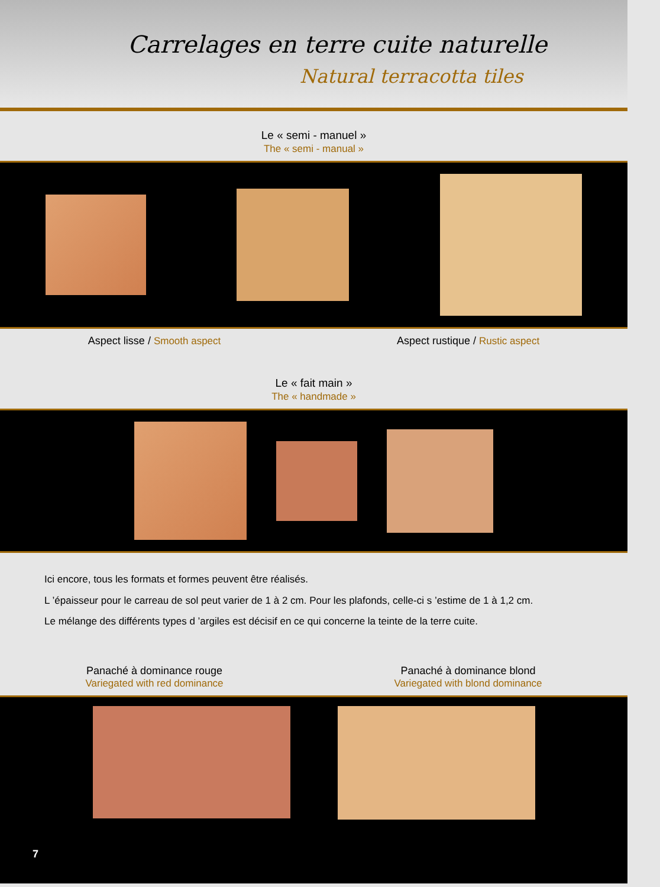Carrelages en terre cuite naturelle
Natural terracotta tiles
Le « semi - manuel »
The « semi - manual »
Aspect lisse / Smooth aspect Aspect rustique / Rustic aspect
Le « fait main »
The « handmade »
Ici encore, tous les formats et formes peuvent être réalisés.
L ’épaisseur pour le carreau de sol peut varier de 1 à 2 cm. Pour les plafonds, celle-ci s ’estime de 1 à 1,2 cm.
Le mélange des différents types d ’argiles est décisif en ce qui concerne la teinte de la terre cuite.
Panaché à dominance rouge
Variegated with red dominance Panaché à dominance blond
Variegated with blond dominance
7